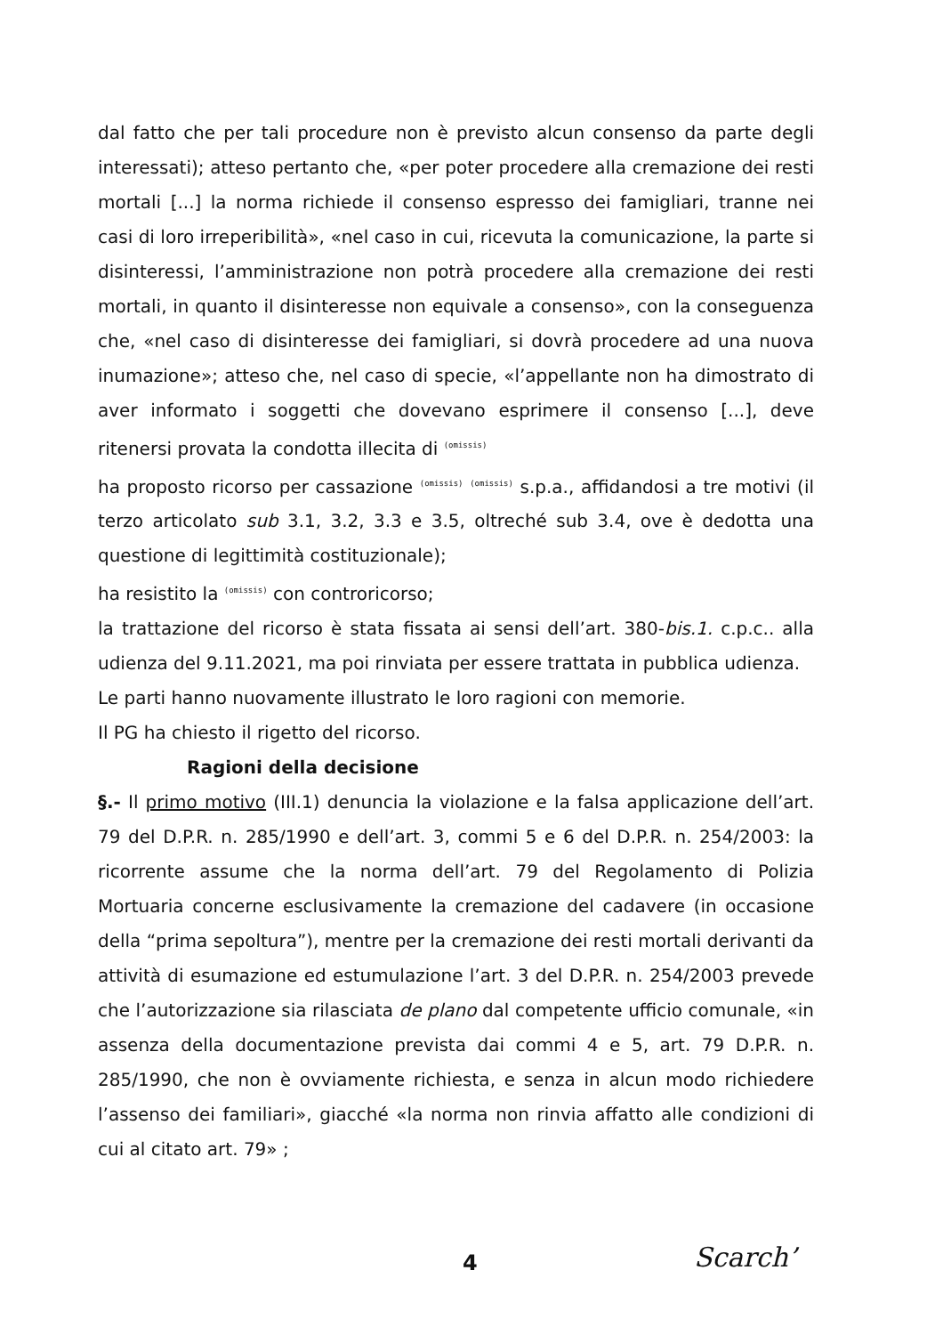dal fatto che per tali procedure non è previsto alcun consenso da parte degli interessati); atteso pertanto che, «per poter procedere alla cremazione dei resti mortali [...] la norma richiede il consenso espresso dei famigliari, tranne nei casi di loro irreperibilità», «nel caso in cui, ricevuta la comunicazione, la parte si disinteressi, l’amministrazione non potrà procedere alla cremazione dei resti mortali, in quanto il disinteresse non equivale a consenso», con la conseguenza che, «nel caso di disinteresse dei famigliari, si dovrà procedere ad una nuova inumazione»; atteso che, nel caso di specie, «l’appellante non ha dimostrato di aver informato i soggetti che dovevano esprimere il consenso [...], deve ritenersi provata la condotta illecita di (omissis)
ha proposto ricorso per cassazione (omissis) (omissis) s.p.a., affidandosi a tre motivi (il terzo articolato sub 3.1, 3.2, 3.3 e 3.5, oltreché sub 3.4, ove è dedotta una questione di legittimità costituzionale);
ha resistito la (omissis) con controricorso;
la trattazione del ricorso è stata fissata ai sensi dell’art. 380-bis.1. c.p.c.. alla udienza del 9.11.2021, ma poi rinviata per essere trattata in pubblica udienza.
Le parti hanno nuovamente illustrato le loro ragioni con memorie.
Il PG ha chiesto il rigetto del ricorso.
Ragioni della decisione
§.- Il primo motivo (III.1) denuncia la violazione e la falsa applicazione dell’art. 79 del D.P.R. n. 285/1990 e dell’art. 3, commi 5 e 6 del D.P.R. n. 254/2003: la ricorrente assume che la norma dell’art. 79 del Regolamento di Polizia Mortuaria concerne esclusivamente la cremazione del cadavere (in occasione della “prima sepoltura”), mentre per la cremazione dei resti mortali derivanti da attività di esumazione ed estumulazione l’art. 3 del D.P.R. n. 254/2003 prevede che l’autorizzazione sia rilasciata de plano dal competente ufficio comunale, «in assenza della documentazione prevista dai commi 4 e 5, art. 79 D.P.R. n. 285/1990, che non è ovviamente richiesta, e senza in alcun modo richiedere l’assenso dei familiari», giacché «la norma non rinvia affatto alle condizioni di cui al citato art. 79» ;
4 Scarch’